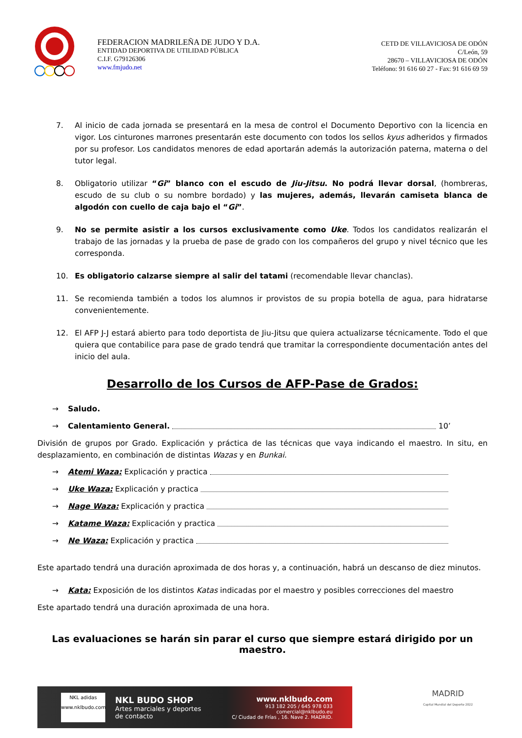FEDERACION MADRILEÑA DE JUDO Y D.A.
ENTIDAD DEPORTIVA DE UTILIDAD PÚBLICA
C.I.F. G79126306
www.fmjudo.net
CETD DE VILLAVICIOSA DE ODÓN
C/León, 59
28670 – VILLAVICIOSA DE ODÓN
Teléfono: 91 616 60 27 - Fax: 91 616 69 59
7. Al inicio de cada jornada se presentará en la mesa de control el Documento Deportivo con la licencia en vigor. Los cinturones marrones presentarán este documento con todos los sellos kyus adheridos y firmados por su profesor. Los candidatos menores de edad aportarán además la autorización paterna, materna o del tutor legal.
8. Obligatorio utilizar “Gi” blanco con el escudo de Jiu-Jitsu. No podrá llevar dorsal, (hombreras, escudo de su club o su nombre bordado) y las mujeres, además, llevarán camiseta blanca de algodón con cuello de caja bajo el “Gi”.
9. No se permite asistir a los cursos exclusivamente como Uke. Todos los candidatos realizarán el trabajo de las jornadas y la prueba de pase de grado con los compañeros del grupo y nivel técnico que les corresponda.
10. Es obligatorio calzarse siempre al salir del tatami (recomendable llevar chanclas).
11. Se recomienda también a todos los alumnos ir provistos de su propia botella de agua, para hidratarse convenientemente.
12. El AFP J-J estará abierto para todo deportista de Jiu-Jitsu que quiera actualizarse técnicamente. Todo el que quiera que contabilice para pase de grado tendrá que tramitar la correspondiente documentación antes del inicio del aula.
Desarrollo de los Cursos de AFP-Pase de Grados:
→ Saludo.
→ Calentamiento General. 10’
División de grupos por Grado. Explicación y práctica de las técnicas que vaya indicando el maestro. In situ, en desplazamiento, en combinación de distintas Wazas y en Bunkai.
→ Atemi Waza: Explicación y practica
→ Uke Waza: Explicación y practica
→ Nage Waza: Explicación y practica
→ Katame Waza: Explicación y practica
→ Ne Waza: Explicación y practica
Este apartado tendrá una duración aproximada de dos horas y, a continuación, habrá un descanso de diez minutos.
→ Kata: Exposición de los distintos Katas indicadas por el maestro y posibles correcciones del maestro
Este apartado tendrá una duración aproximada de una hora.
Las evaluaciones se harán sin parar el curso que siempre estará dirigido por un maestro.
NKL adidas
www.nklbudo.com
NKL BUDO SHOP
Artes marciales y deportes
de contacto
www.nklbudo.com
913 182 205 / 645 978 033
comercial@nklbudo.eu
C/ Ciudad de Frías , 16. Nave 2. MADRID.
MADRID
Capital Mundial del Deporte 2022